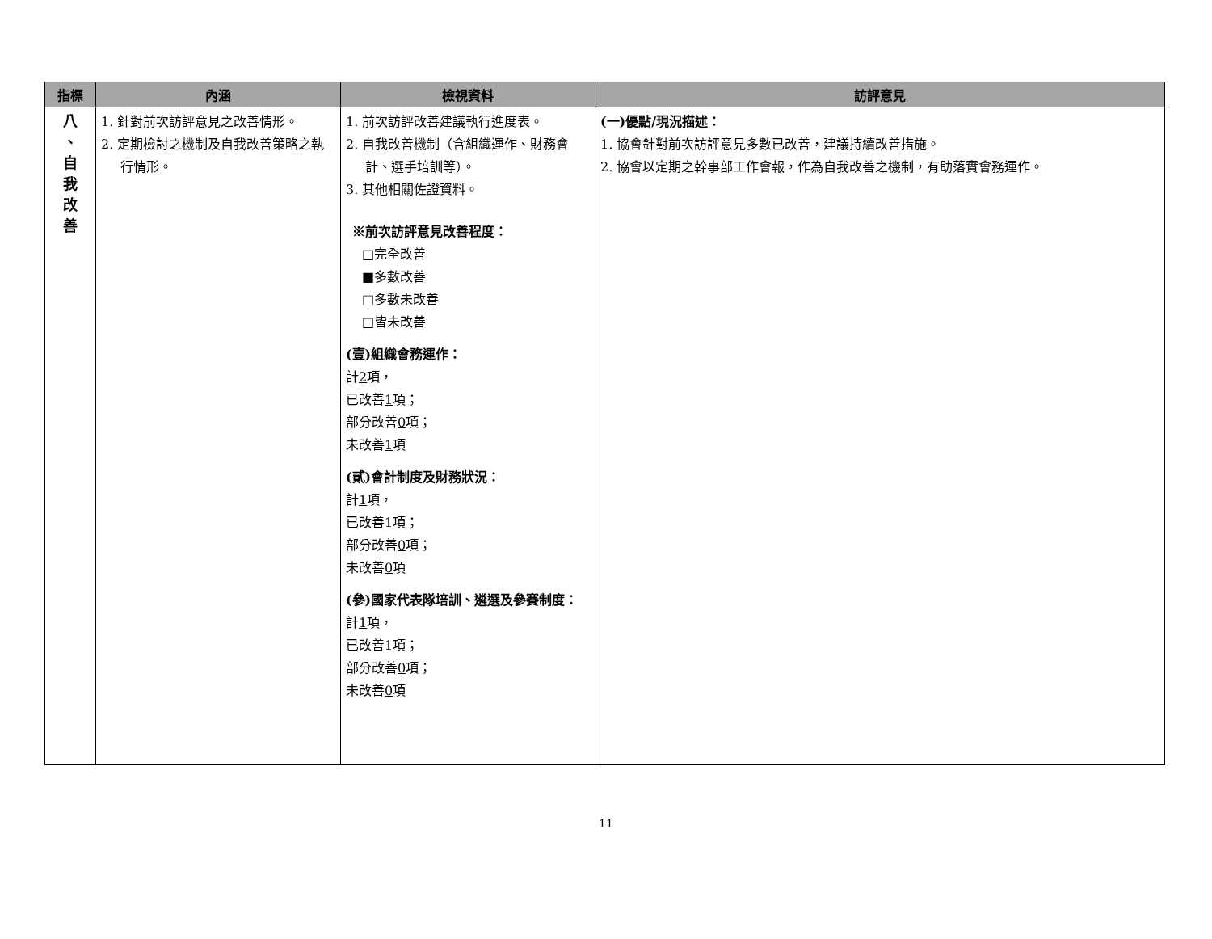| 指標 | 內涵 | 檢視資料 | 訪評意見 |
| --- | --- | --- | --- |
| 八 、 自 我 改 善 | 1. 針對前次訪評意見之改善情形。 2. 定期檢討之機制及自我改善策略之執行情形。 | 1. 前次訪評改善建議執行進度表。 2. 自我改善機制（含組織運作、財務會計、選手培訓等）。 3. 其他相關佐證資料。 ※前次訪評意見改善程度： □完全改善 ■多數改善 □多數未改善 □皆未改善 (壹)組織會務運作： 計 2 項， 已改善 1 項； 部分改善 0 項； 未改善 1 項 (貳)會計制度及財務狀況： 計 1 項， 已改善 1 項； 部分改善 0 項； 未改善 0 項 (參)國家代表隊培訓、遴選及參賽制度： 計 1 項， 已改善 1 項； 部分改善 0 項； 未改善 0 項 | (一)優點/現況描述： 1. 協會針對前次訪評意見多數已改善，建議持續改善措施。 2. 協會以定期之幹事部工作會報，作為自我改善之機制，有助落實會務運作。 |
11